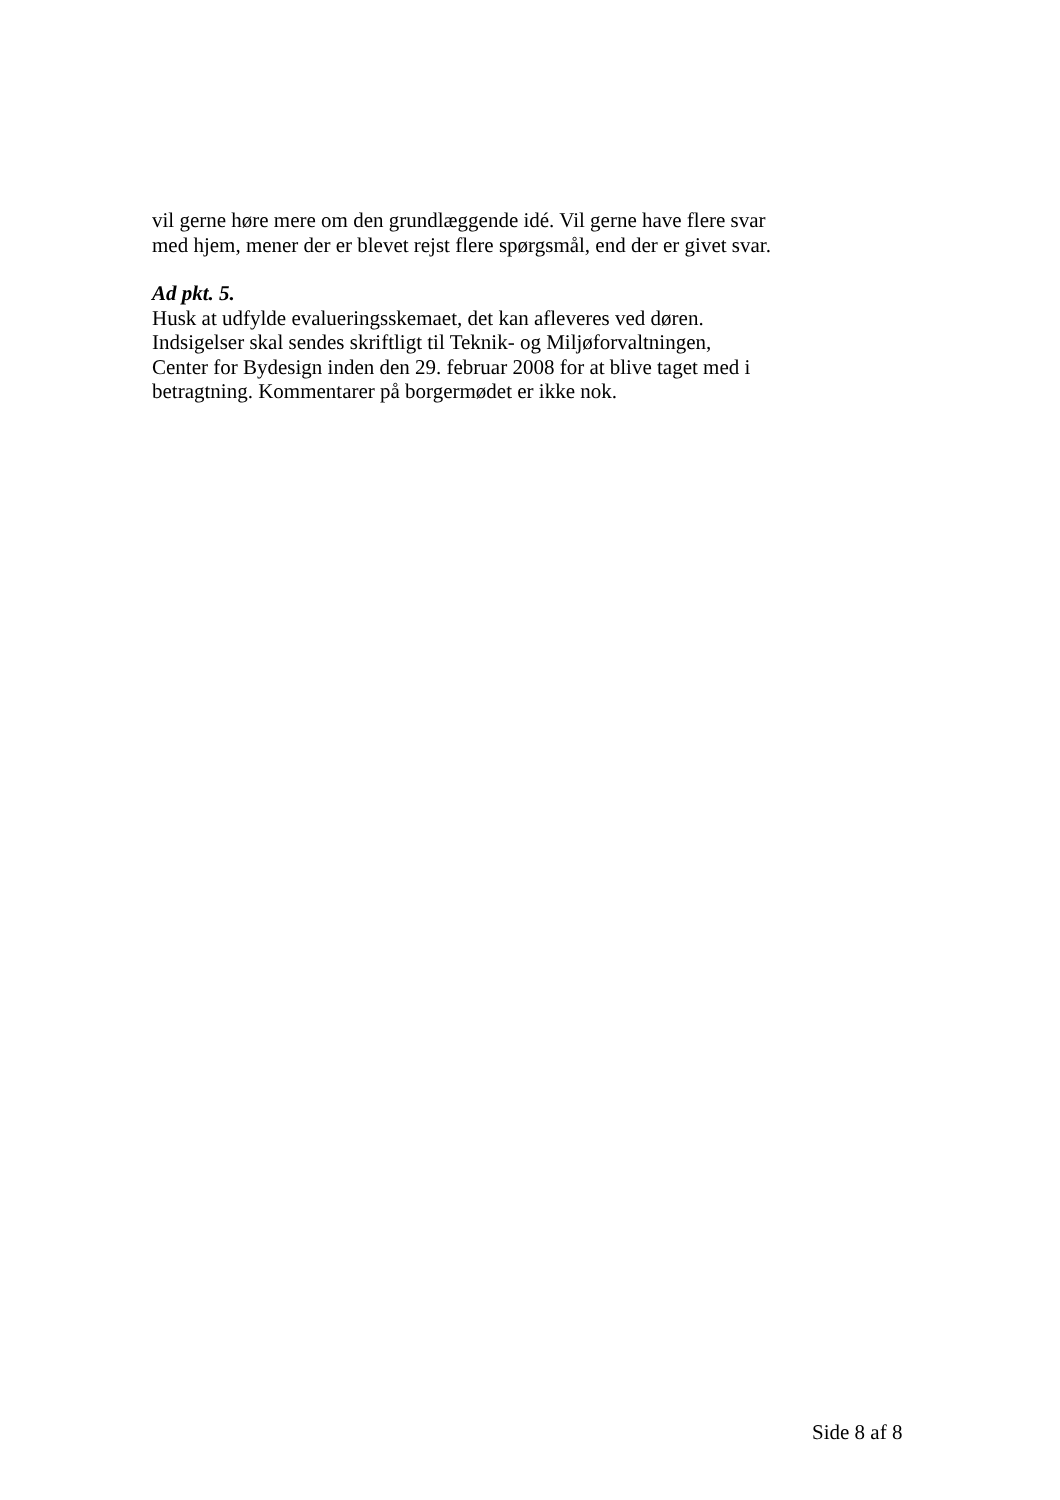vil gerne høre mere om den grundlæggende idé. Vil gerne have flere svar med hjem, mener der er blevet rejst flere spørgsmål, end der er givet svar.
Ad pkt. 5.
Husk at udfylde evalueringsskemaet, det kan afleveres ved døren.
Indsigelser skal sendes skriftligt til Teknik- og Miljøforvaltningen, Center for Bydesign inden den 29. februar 2008 for at blive taget med i betragtning. Kommentarer på borgermødet er ikke nok.
Side 8 af 8